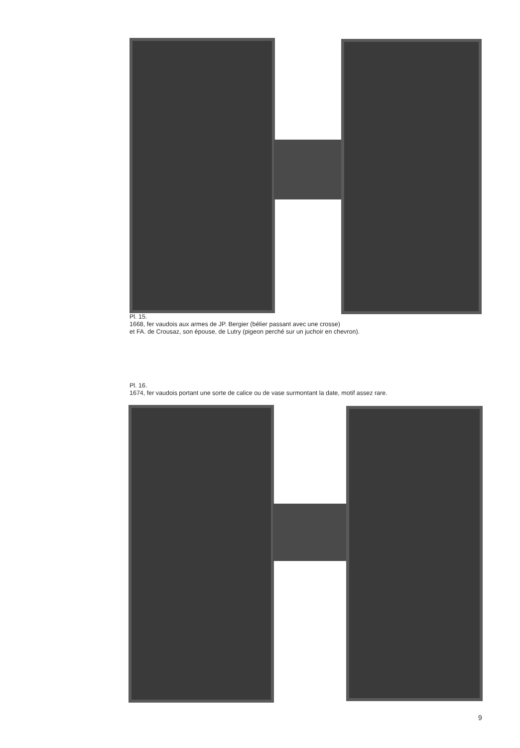Pl. 15.
1668, fer vaudois aux armes de JP. Bergier (bélier passant avec une crosse)
et FA. de Crousaz, son épouse, de Lutry (pigeon perché sur un juchoir en chevron).
Pl. 16.
1674, fer vaudois portant une sorte de calice ou de vase surmontant la date, motif assez rare.
9